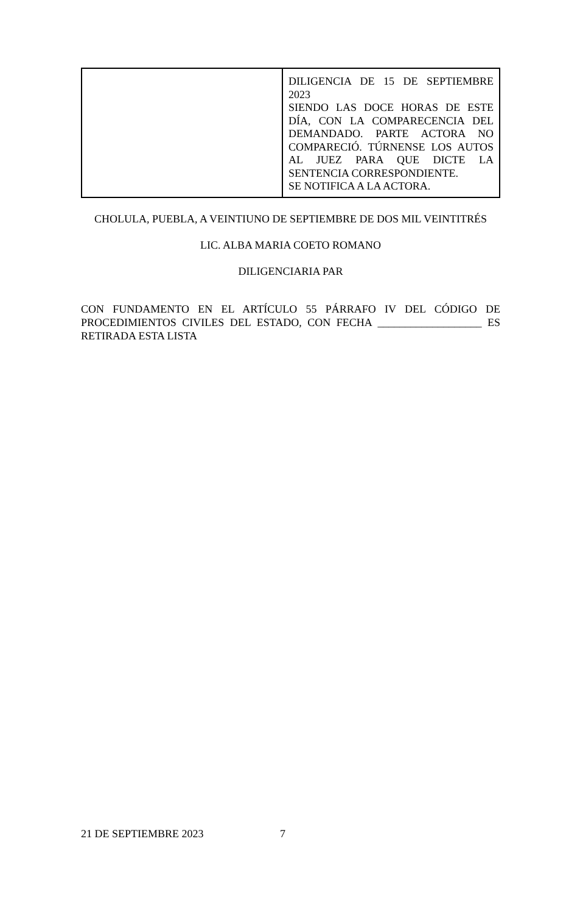| | DILIGENCIA DE 15 DE SEPTIEMBRE 2023 SIENDO LAS DOCE HORAS DE ESTE DÍA, CON LA COMPARECENCIA DEL DEMANDADO. PARTE ACTORA NO COMPARECIÓ. TÚRNENSE LOS AUTOS AL JUEZ PARA QUE DICTE LA SENTENCIA CORRESPONDIENTE. SE NOTIFICA A LA ACTORA. |
CHOLULA, PUEBLA, A VEINTIUNO DE SEPTIEMBRE DE DOS MIL VEINTITRÉS
LIC. ALBA MARIA COETO ROMANO
DILIGENCIARIA PAR
CON FUNDAMENTO EN EL ARTÍCULO 55 PÁRRAFO IV DEL CÓDIGO DE PROCEDIMIENTOS CIVILES DEL ESTADO, CON FECHA ___________________ ES RETIRADA ESTA LISTA
21 DE SEPTIEMBRE 2023 7